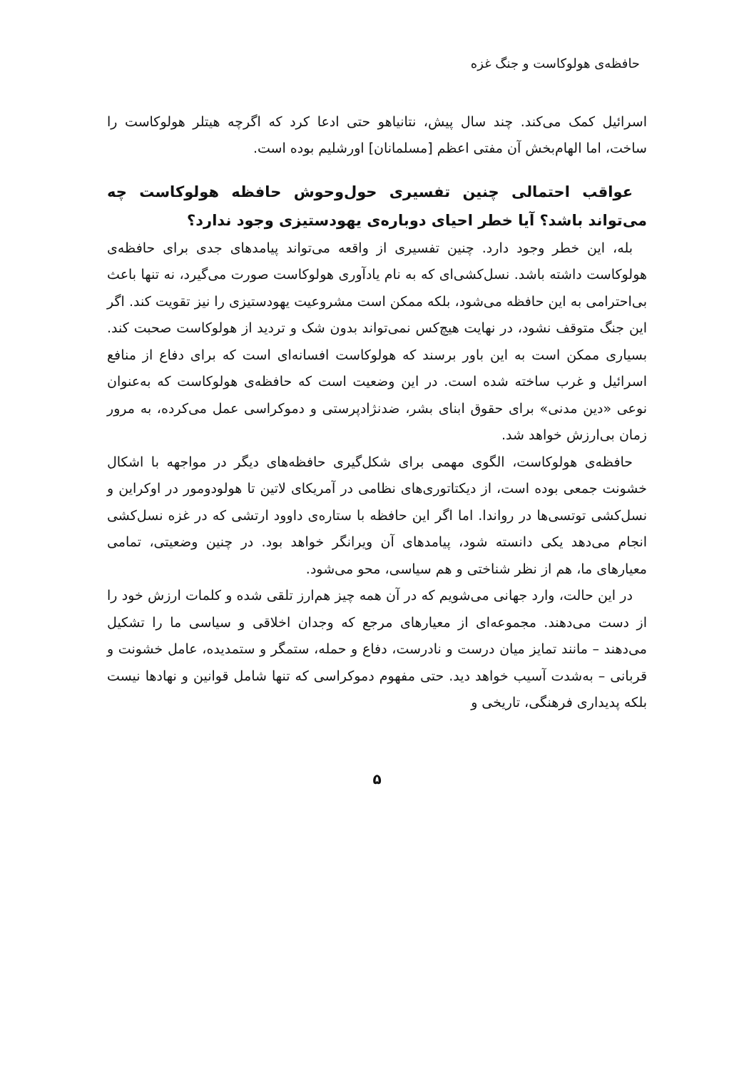حافظه‌ی هولوکاست و جنگ غزه
اسرائیل کمک می‌کند. چند سال پیش، نتانیاهو حتی ادعا کرد که اگرچه هیتلر هولوکاست را ساخت، اما الهام‌بخش آن مفتی اعظم [مسلمانان] اورشلیم بوده است.
عواقب احتمالی چنین تفسیری حول‌وحوش حافظه هولوکاست چه می‌تواند باشد؟ آیا خطر احیای دوباره‌ی یهودستیزی وجود ندارد؟
بله، این خطر وجود دارد. چنین تفسیری از واقعه می‌تواند پیامدهای جدی برای حافظه‌ی هولوکاست داشته باشد. نسل‌کشی‌ای که به نام یادآوری هولوکاست صورت می‌گیرد، نه تنها باعث بی‌احترامی به این حافظه می‌شود، بلکه ممکن است مشروعیت یهودستیزی را نیز تقویت کند. اگر این جنگ متوقف نشود، در نهایت هیچ‌کس نمی‌تواند بدون شک و تردید از هولوکاست صحبت کند. بسیاری ممکن است به این باور برسند که هولوکاست افسانه‌ای است که برای دفاع از منافع اسرائیل و غرب ساخته شده است. در این وضعیت است که حافظه‌ی هولوکاست که به‌عنوان نوعی «دین مدنی» برای حقوق ابنای بشر، ضدنژادپرستی و دموکراسی عمل می‌کرده، به مرور زمان بی‌ارزش خواهد شد.
حافظه‌ی هولوکاست، الگوی مهمی برای شکل‌گیری حافظه‌های دیگر در مواجهه با اشکال خشونت جمعی بوده است، از دیکتاتوری‌های نظامی در آمریکای لاتین تا هولودومور در اوکراین و نسل‌کشی توتسی‌ها در رواندا. اما اگر این حافظه با ستاره‌ی داوود ارتشی که در غزه نسل‌کشی انجام می‌دهد یکی دانسته شود، پیامدهای آن ویرانگر خواهد بود. در چنین وضعیتی، تمامی معیارهای ما، هم از نظر شناختی و هم سیاسی، محو می‌شود.
در این حالت، وارد جهانی می‌شویم که در آن همه چیز هم‌ارز تلقی شده و کلمات ارزش خود را از دست می‌دهند. مجموعه‌ای از معیارهای مرجع که وجدان اخلاقی و سیاسی ما را تشکیل می‌دهند – مانند تمایز میان درست و نادرست، دفاع و حمله، ستمگر و ستمدیده، عامل خشونت و قربانی – به‌شدت آسیب خواهد دید. حتی مفهوم دموکراسی که تنها شامل قوانین و نهادها نیست بلکه پدیداری فرهنگی، تاریخی و
۵